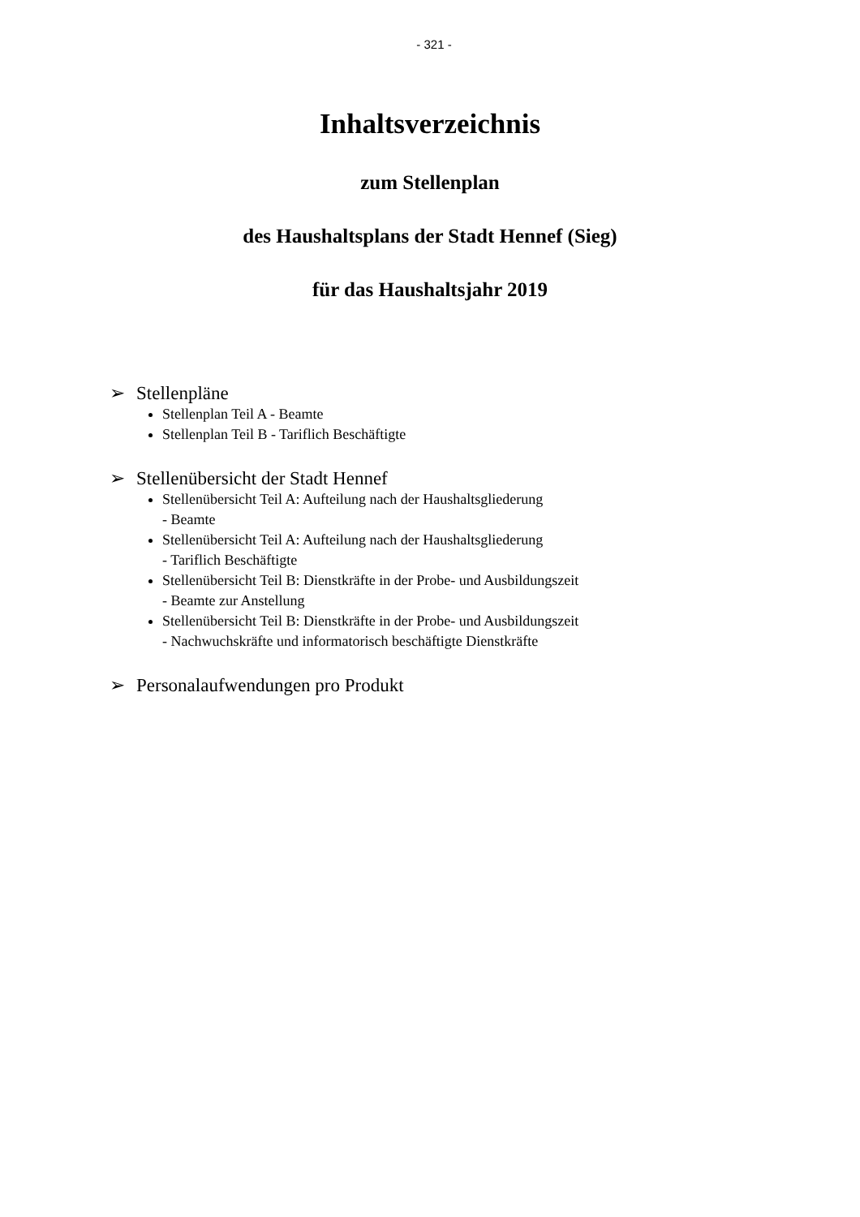- 321 -
Inhaltsverzeichnis
zum Stellenplan
des Haushaltsplans der Stadt Hennef (Sieg)
für das Haushaltsjahr 2019
➢ Stellenpläne
Stellenplan Teil A - Beamte
Stellenplan Teil B - Tariflich Beschäftigte
➢ Stellenübersicht der Stadt Hennef
Stellenübersicht Teil A: Aufteilung nach der Haushaltsgliederung
- Beamte
Stellenübersicht Teil A: Aufteilung nach der Haushaltsgliederung
- Tariflich Beschäftigte
Stellenübersicht Teil B: Dienstkräfte in der Probe- und Ausbildungszeit
- Beamte zur Anstellung
Stellenübersicht Teil B: Dienstkräfte in der Probe- und Ausbildungszeit
- Nachwuchskräfte und informatorisch beschäftigte Dienstkräfte
➢ Personalaufwendungen pro Produkt